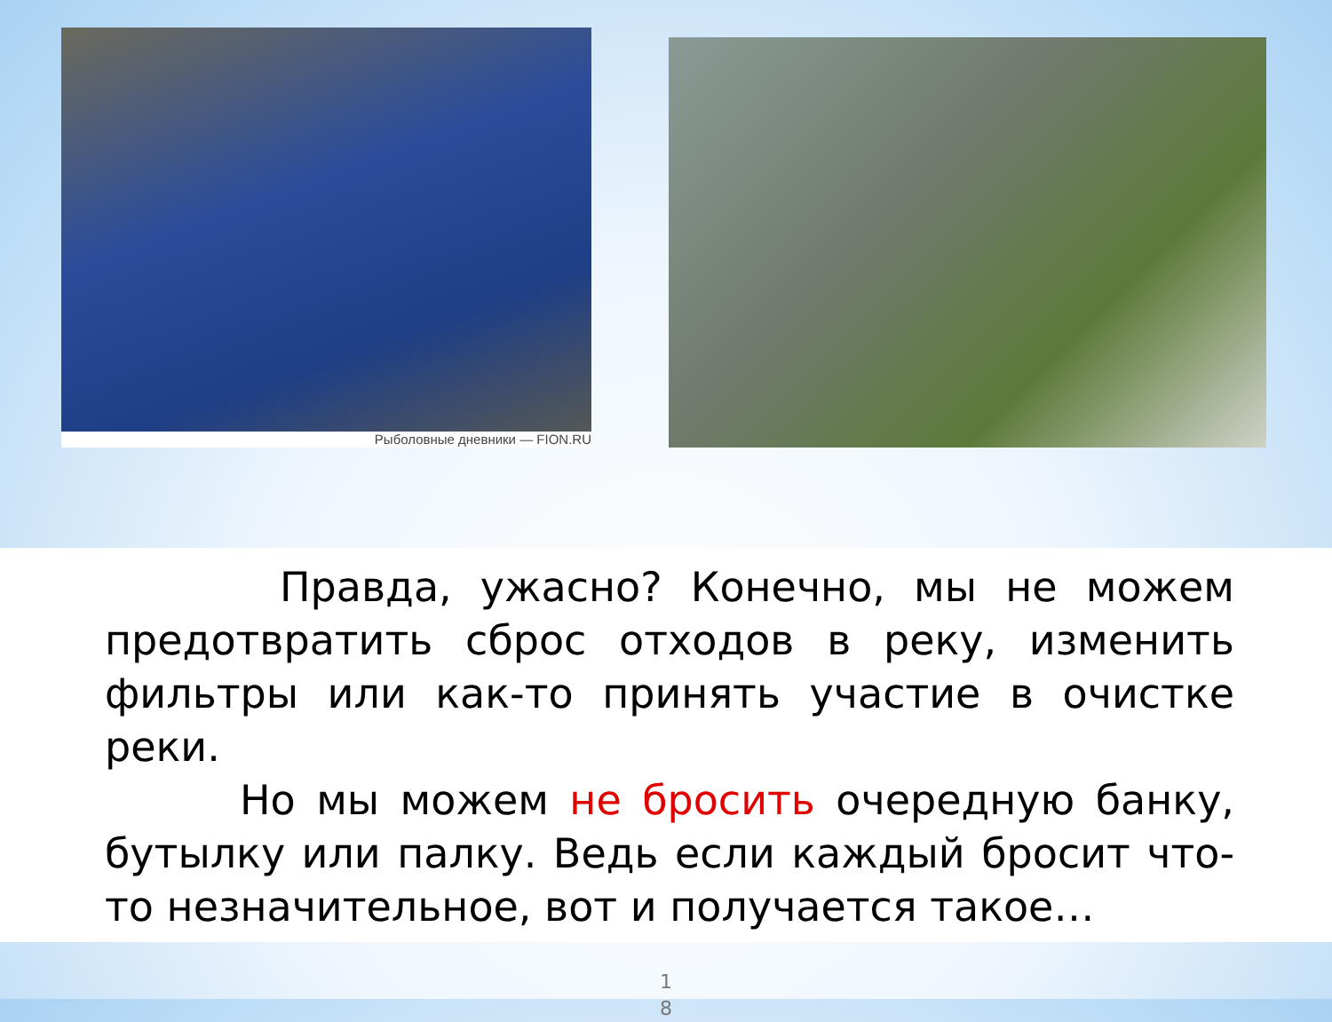Рыболовные дневники — FION.RU
Правда, ужасно? Конечно, мы не можем предотвратить сброс отходов в реку, изменить фильтры или как-то принять участие в очистке реки.
Но мы можем не бросить очередную банку, бутылку или палку. Ведь если каждый бросит что-то незначительное, вот и получается такое…
1
8